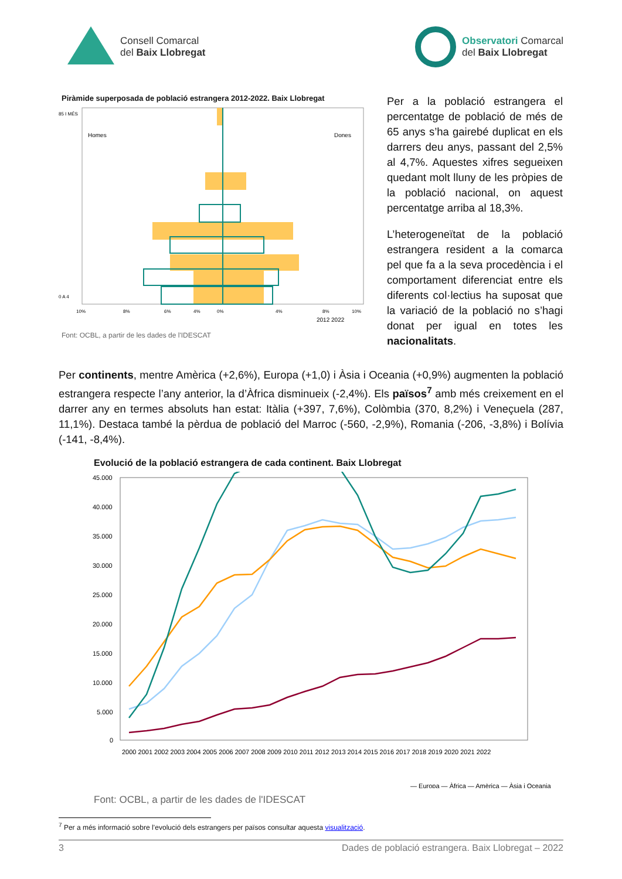Consell Comarcal
del Baix Llobregat
Observatori Comarcal
del Baix Llobregat
Piràmide superposada de població estrangera 2012-2022. Baix Llobregat
Homes
Dones
85 I MÉS
0 A 4
10%
8%
6%
4%
0%
4%
8%
10%
2012 2022
Font: OCBL, a partir de les dades de l'IDESCAT
Per a la població estrangera el percentatge de població de més de 65 anys s’ha gairebé duplicat en els darrers deu anys, passant del 2,5% al 4,7%. Aquestes xifres segueixen quedant molt lluny de les pròpies de la població nacional, on aquest percentatge arriba al 18,3%.
L’heterogeneïtat de la població estrangera resident a la comarca pel que fa a la seva procedència i el comportament diferenciat entre els diferents col·lectius ha suposat que la variació de la població no s’hagi donat per igual en totes les nacionalitats.
Per continents, mentre Amèrica (+2,6%), Europa (+1,0) i Àsia i Oceania (+0,9%) augmenten la població estrangera respecte l’any anterior, la d’Àfrica disminueix (-2,4%). Els països<sup>7</sup> amb més creixement en el darrer any en termes absoluts han estat: Itàlia (+397, 7,6%), Colòmbia (370, 8,2%) i Veneçuela (287, 11,1%). Destaca també la pèrdua de població del Marroc (-560, -2,9%), Romania (-206, -3,8%) i Bolívia (-141, -8,4%).
Evolució de la població estrangera de cada continent. Baix Llobregat
45.000
40.000
35.000
30.000
25.000
20.000
15.000
10.000
5.000
0
2000 2001 2002 2003 2004 2005 2006 2007 2008 2009 2010 2011 2012 2013 2014 2015 2016 2017 2018 2019 2020 2021 2022
— Europa — Àfrica — Amèrica — Àsia i Oceania
Font: OCBL, a partir de les dades de l'IDESCAT
<sup>7</sup> Per a més informació sobre l’evolució dels estrangers per països consultar aquesta visualització.
3 Dades de població estrangera. Baix Llobregat – 2022